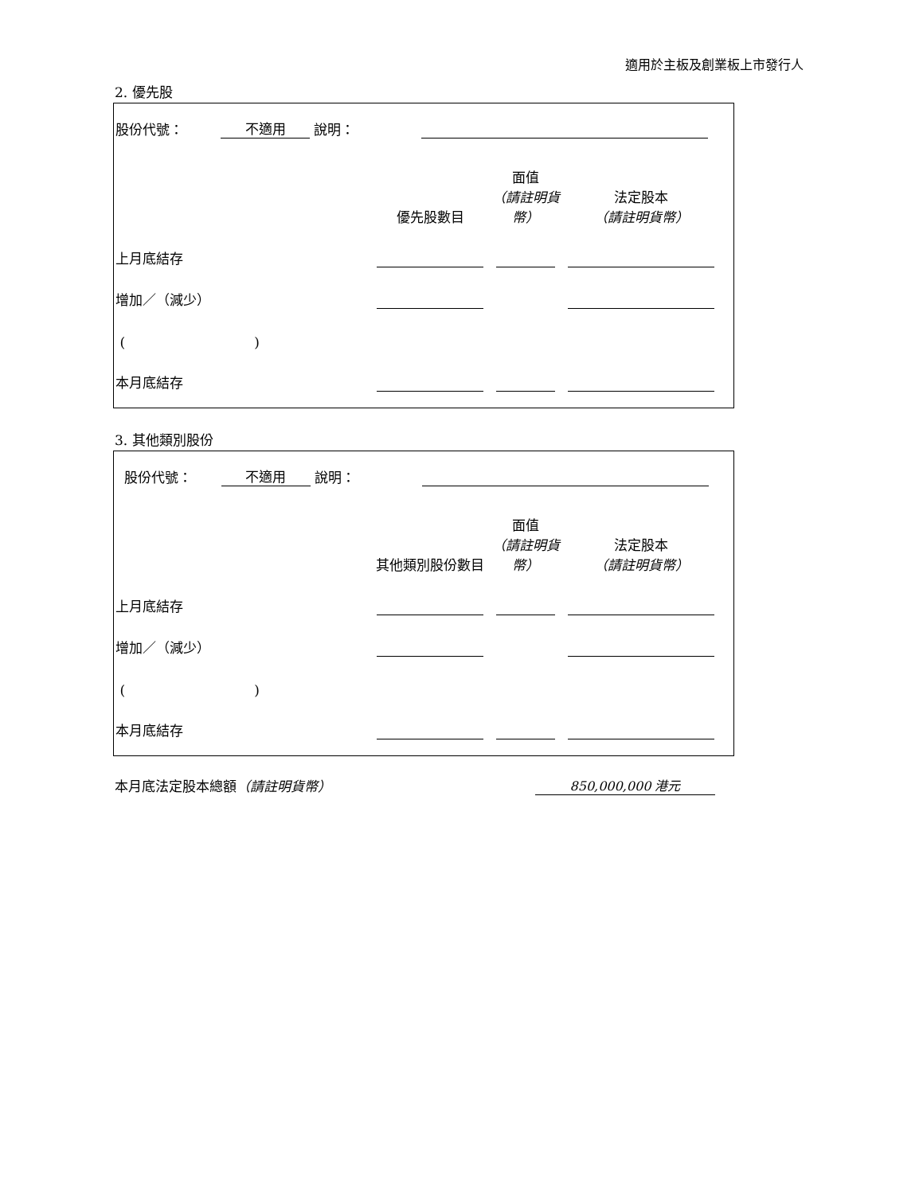適用於主板及創業板上市發行人
2. 優先股
股份代號： 不適用 說明：
| | 優先股數目 | 面值 （請註明貨幣） | 法定股本 （請註明貨幣） |
| 上月底結存 | | | |
| 增加／（減少） | | | |
| ( ) | | | |
| 本月底結存 | | | |
3. 其他類別股份
股份代號： 不適用 說明：
| | 其他類別股份數目 | 面值 （請註明貨幣） | 法定股本 （請註明貨幣） |
| 上月底結存 | | | |
| 增加／（減少） | | | |
| ( ) | | | |
| 本月底結存 | | | |
本月底法定股本總額（請註明貨幣） 850,000,000 港元